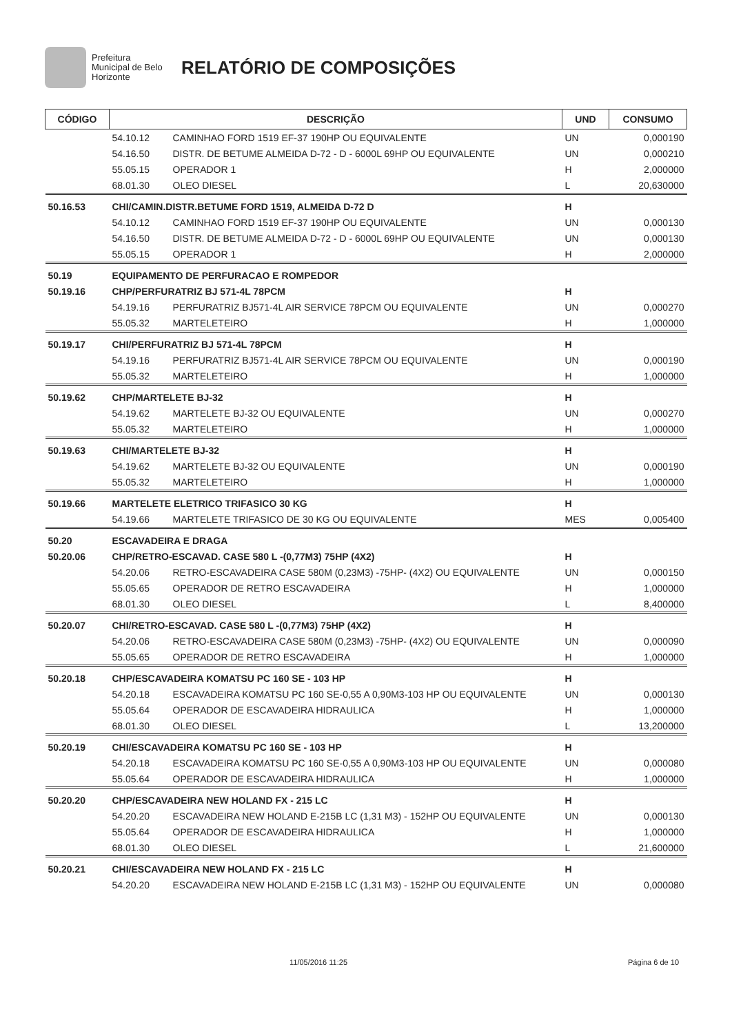Prefeitura Municipal de Belo Horizonte
RELATÓRIO DE COMPOSIÇÕES
| CÓDIGO | DESCRIÇÃO | | UND | CONSUMO |
| --- | --- | --- | --- | --- |
| | 54.10.12 | CAMINHAO FORD 1519 EF-37 190HP OU EQUIVALENTE | UN | 0,000190 |
| | 54.16.50 | DISTR. DE BETUME ALMEIDA D-72 - D - 6000L 69HP OU EQUIVALENTE | UN | 0,000210 |
| | 55.05.15 | OPERADOR 1 | H | 2,000000 |
| | 68.01.30 | OLEO DIESEL | L | 20,630000 |
| 50.16.53 | CHI/CAMIN.DISTR.BETUME FORD 1519, ALMEIDA D-72 D | | H | |
| | 54.10.12 | CAMINHAO FORD 1519 EF-37 190HP OU EQUIVALENTE | UN | 0,000130 |
| | 54.16.50 | DISTR. DE BETUME ALMEIDA D-72 - D - 6000L 69HP OU EQUIVALENTE | UN | 0,000130 |
| | 55.05.15 | OPERADOR 1 | H | 2,000000 |
| 50.19 | EQUIPAMENTO DE PERFURACAO E ROMPEDOR | | | |
| 50.19.16 | CHP/PERFURATRIZ BJ 571-4L 78PCM | | H | |
| | 54.19.16 | PERFURATRIZ BJ571-4L AIR SERVICE 78PCM OU EQUIVALENTE | UN | 0,000270 |
| | 55.05.32 | MARTELETEIRO | H | 1,000000 |
| 50.19.17 | CHI/PERFURATRIZ BJ 571-4L 78PCM | | H | |
| | 54.19.16 | PERFURATRIZ BJ571-4L AIR SERVICE 78PCM OU EQUIVALENTE | UN | 0,000190 |
| | 55.05.32 | MARTELETEIRO | H | 1,000000 |
| 50.19.62 | CHP/MARTELETE BJ-32 | | H | |
| | 54.19.62 | MARTELETE BJ-32 OU EQUIVALENTE | UN | 0,000270 |
| | 55.05.32 | MARTELETEIRO | H | 1,000000 |
| 50.19.63 | CHI/MARTELETE BJ-32 | | H | |
| | 54.19.62 | MARTELETE BJ-32 OU EQUIVALENTE | UN | 0,000190 |
| | 55.05.32 | MARTELETEIRO | H | 1,000000 |
| 50.19.66 | MARTELETE ELETRICO TRIFASICO 30 KG | | H | |
| | 54.19.66 | MARTELETE TRIFASICO DE 30 KG OU EQUIVALENTE | MES | 0,005400 |
| 50.20 | ESCAVADEIRA E DRAGA | | | |
| 50.20.06 | CHP/RETRO-ESCAVAD. CASE 580 L -(0,77M3) 75HP (4X2) | | H | |
| | 54.20.06 | RETRO-ESCAVADEIRA CASE 580M (0,23M3) -75HP- (4X2) OU EQUIVALENTE | UN | 0,000150 |
| | 55.05.65 | OPERADOR DE RETRO ESCAVADEIRA | H | 1,000000 |
| | 68.01.30 | OLEO DIESEL | L | 8,400000 |
| 50.20.07 | CHI/RETRO-ESCAVAD. CASE 580 L -(0,77M3) 75HP (4X2) | | H | |
| | 54.20.06 | RETRO-ESCAVADEIRA CASE 580M (0,23M3) -75HP- (4X2) OU EQUIVALENTE | UN | 0,000090 |
| | 55.05.65 | OPERADOR DE RETRO ESCAVADEIRA | H | 1,000000 |
| 50.20.18 | CHP/ESCAVADEIRA KOMATSU PC 160 SE - 103 HP | | H | |
| | 54.20.18 | ESCAVADEIRA KOMATSU PC 160 SE-0,55 A 0,90M3-103 HP OU EQUIVALENTE | UN | 0,000130 |
| | 55.05.64 | OPERADOR DE ESCAVADEIRA HIDRAULICA | H | 1,000000 |
| | 68.01.30 | OLEO DIESEL | L | 13,200000 |
| 50.20.19 | CHI/ESCAVADEIRA KOMATSU PC 160 SE - 103 HP | | H | |
| | 54.20.18 | ESCAVADEIRA KOMATSU PC 160 SE-0,55 A 0,90M3-103 HP OU EQUIVALENTE | UN | 0,000080 |
| | 55.05.64 | OPERADOR DE ESCAVADEIRA HIDRAULICA | H | 1,000000 |
| 50.20.20 | CHP/ESCAVADEIRA NEW HOLAND FX - 215 LC | | H | |
| | 54.20.20 | ESCAVADEIRA NEW HOLAND E-215B LC (1,31 M3) - 152HP OU EQUIVALENTE | UN | 0,000130 |
| | 55.05.64 | OPERADOR DE ESCAVADEIRA HIDRAULICA | H | 1,000000 |
| | 68.01.30 | OLEO DIESEL | L | 21,600000 |
| 50.20.21 | CHI/ESCAVADEIRA NEW HOLAND FX - 215 LC | | H | |
| | 54.20.20 | ESCAVADEIRA NEW HOLAND E-215B LC (1,31 M3) - 152HP OU EQUIVALENTE | UN | 0,000080 |
11/05/2016 11:25 Página 6 de 10